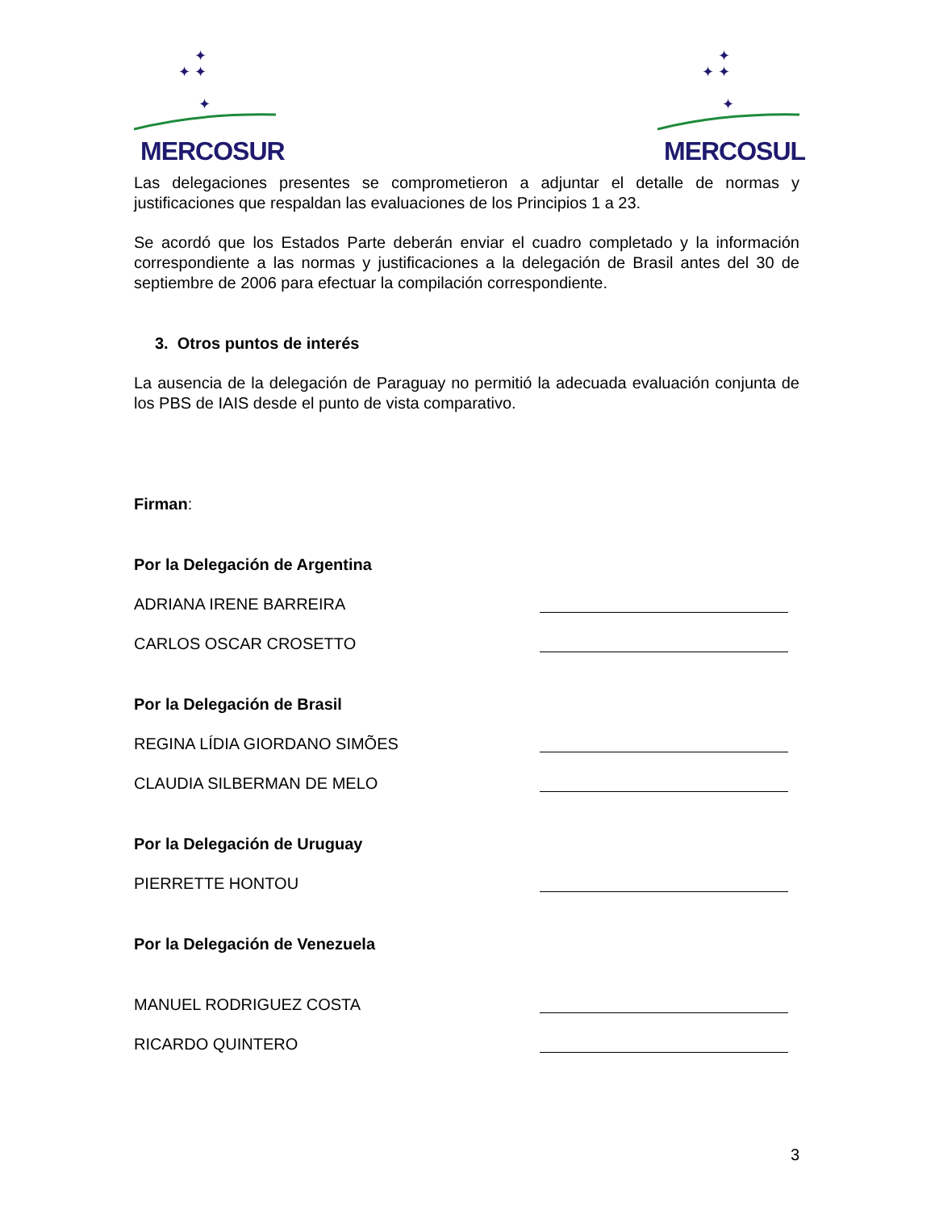✦
✦ ✦
✦
MERCOSUR
✦
✦ ✦
✦
MERCOSUL
Las delegaciones presentes se comprometieron a adjuntar el detalle de normas y justificaciones que respaldan las evaluaciones de los Principios 1 a 23.
Se acordó que los Estados Parte deberán enviar el cuadro completado y la información correspondiente a las normas y justificaciones a la delegación de Brasil antes del 30 de septiembre de 2006 para efectuar la compilación correspondiente.
3. Otros puntos de interés
La ausencia de la delegación de Paraguay no permitió la adecuada evaluación conjunta de los PBS de IAIS desde el punto de vista comparativo.
Firman:
Por la Delegación de Argentina
ADRIANA IRENE BARREIRA
CARLOS OSCAR CROSETTO
Por la Delegación de Brasil
REGINA LÍDIA GIORDANO SIMÕES
CLAUDIA SILBERMAN DE MELO
Por la Delegación de Uruguay
PIERRETTE HONTOU
Por la Delegación de Venezuela
MANUEL RODRIGUEZ COSTA
RICARDO QUINTERO
3